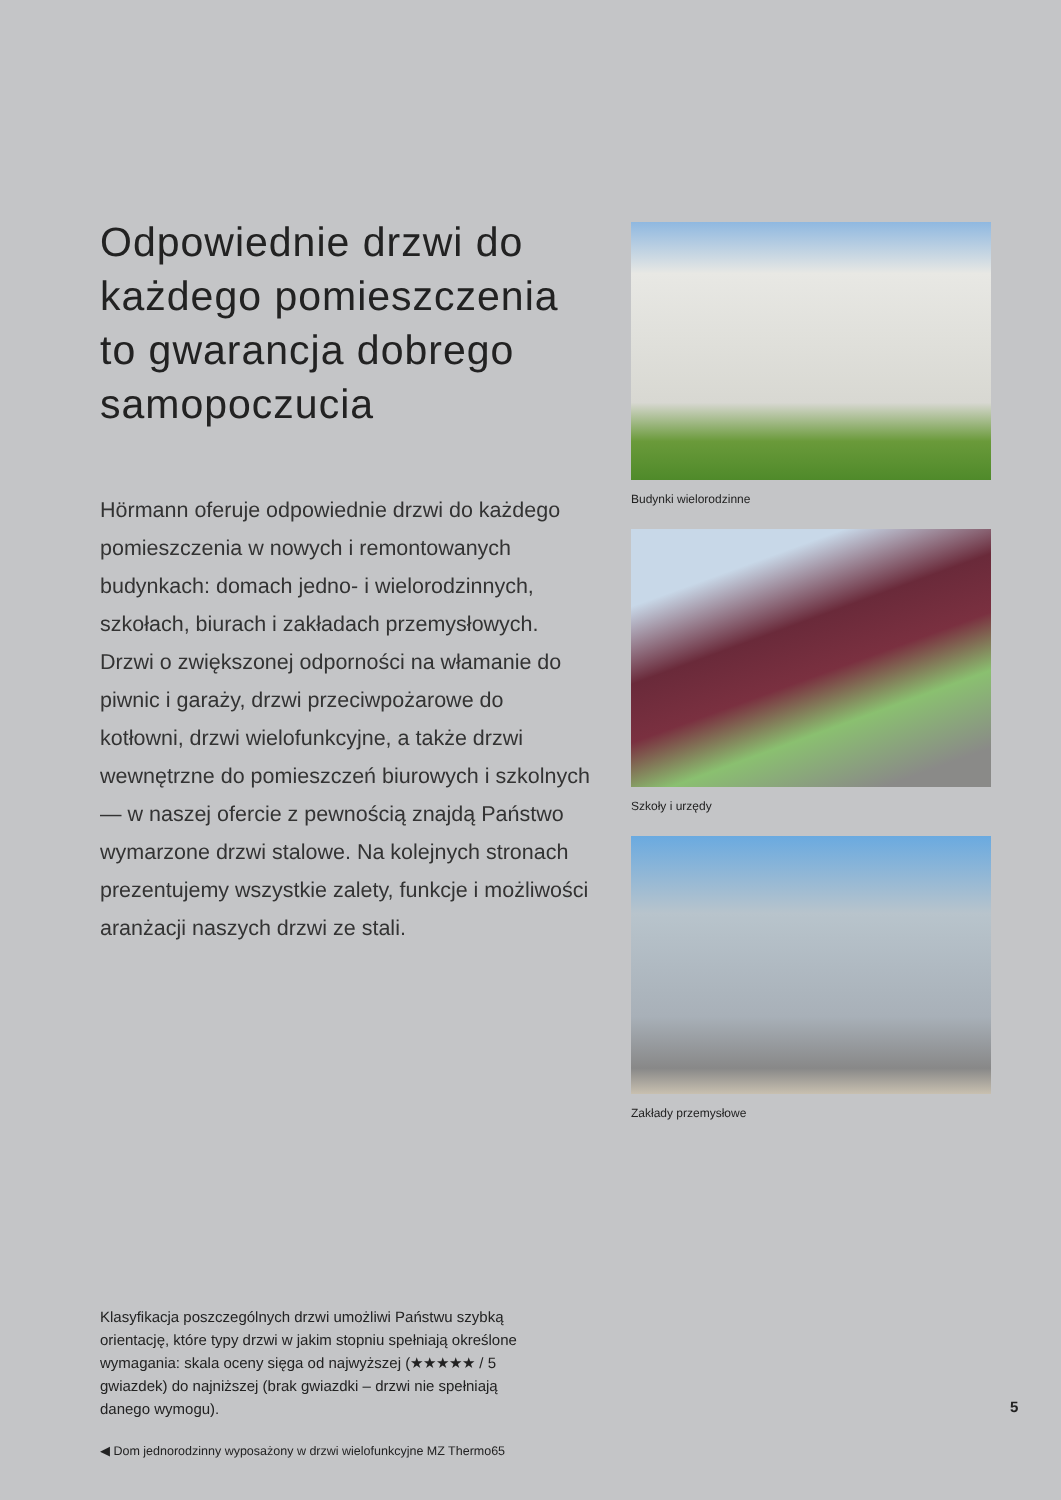Odpowiednie drzwi do każdego pomieszczenia to gwarancja dobrego samopoczucia
Hörmann oferuje odpowiednie drzwi do każdego pomieszczenia w nowych i remontowanych budynkach: domach jedno- i wielorodzinnych, szkołach, biurach i zakładach przemysłowych.
Drzwi o zwiększonej odporności na włamanie do piwnic i garaży, drzwi przeciwpożarowe do kotłowni, drzwi wielofunkcyjne, a także drzwi wewnętrzne do pomieszczeń biurowych i szkolnych — w naszej ofercie z pewnością znajdą Państwo wymarzone drzwi stalowe. Na kolejnych stronach prezentujemy wszystkie zalety, funkcje i możliwości aranżacji naszych drzwi ze stali.
Budynki wielorodzinne
Szkoły i urzędy
Zakłady przemysłowe
Klasyfikacja poszczególnych drzwi umożliwi Państwu szybką orientację, które typy drzwi w jakim stopniu spełniają określone wymagania: skala oceny sięga od najwyższej (★★★★★ / 5 gwiazdek) do najniższej (brak gwiazdki – drzwi nie spełniają danego wymogu).
◀ Dom jednorodzinny wyposażony w drzwi wielofunkcyjne MZ Thermo65
5